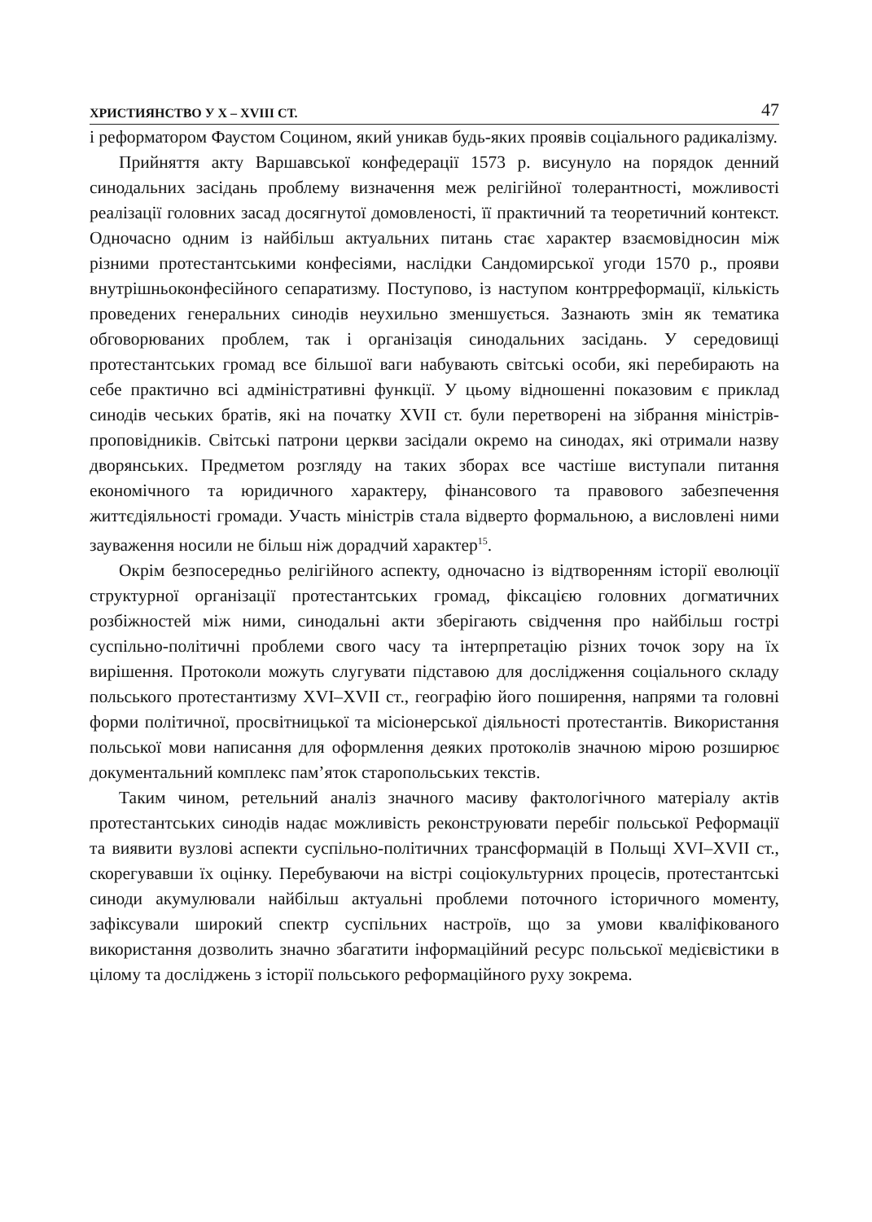ХРИСТИЯНСТВО У Х – XVIII СТ. 47
і реформатором Фаустом Социном, який уникав будь-яких проявів соціального радикалізму.
Прийняття акту Варшавської конфедерації 1573 р. висунуло на порядок денний синодальних засідань проблему визначення меж релігійної толерантності, можливості реалізації головних засад досягнутої домовленості, її практичний та теоретичний контекст. Одночасно одним із найбільш актуальних питань стає характер взаємовідносин між різними протестантськими конфесіями, наслідки Сандомирської угоди 1570 р., прояви внутрішньоконфесійного сепаратизму. Поступово, із наступом контрреформації, кількість проведених генеральних синодів неухильно зменшується. Зазнають змін як тематика обговорюваних проблем, так і організація синодальних засідань. У середовищі протестантських громад все більшої ваги набувають світські особи, які перебирають на себе практично всі адміністративні функції. У цьому відношенні показовим є приклад синодів чеських братів, які на початку XVII ст. були перетворені на зібрання міністрів-проповідників. Світські патрони церкви засідали окремо на синодах, які отримали назву дворянських. Предметом розгляду на таких зборах все частіше виступали питання економічного та юридичного характеру, фінансового та правового забезпечення життєдіяльності громади. Участь міністрів стала відверто формальною, а висловлені ними зауваження носили не більш ніж дорадчий характер<sup>15</sup>.
Окрім безпосередньо релігійного аспекту, одночасно із відтворенням історії еволюції структурної організації протестантських громад, фіксацією головних догматичних розбіжностей між ними, синодальні акти зберігають свідчення про найбільш гострі суспільно-політичні проблеми свого часу та інтерпретацію різних точок зору на їх вирішення. Протоколи можуть слугувати підставою для дослідження соціального складу польського протестантизму XVI–XVII ст., географію його поширення, напрями та головні форми політичної, просвітницької та місіонерської діяльності протестантів. Використання польської мови написання для оформлення деяких протоколів значною мірою розширює документальний комплекс пам’яток старопольських текстів.
Таким чином, ретельний аналіз значного масиву фактологічного матеріалу актів протестантських синодів надає можливість реконструювати перебіг польської Реформації та виявити вузлові аспекти суспільно-політичних трансформацій в Польщі XVI–XVII ст., скорегувавши їх оцінку. Перебуваючи на вістрі соціокультурних процесів, протестантські синоди акумулювали найбільш актуальні проблеми поточного історичного моменту, зафіксували широкий спектр суспільних настроїв, що за умови кваліфікованого використання дозволить значно збагатити інформаційний ресурс польської медієвістики в цілому та досліджень з історії польського реформаційного руху зокрема.